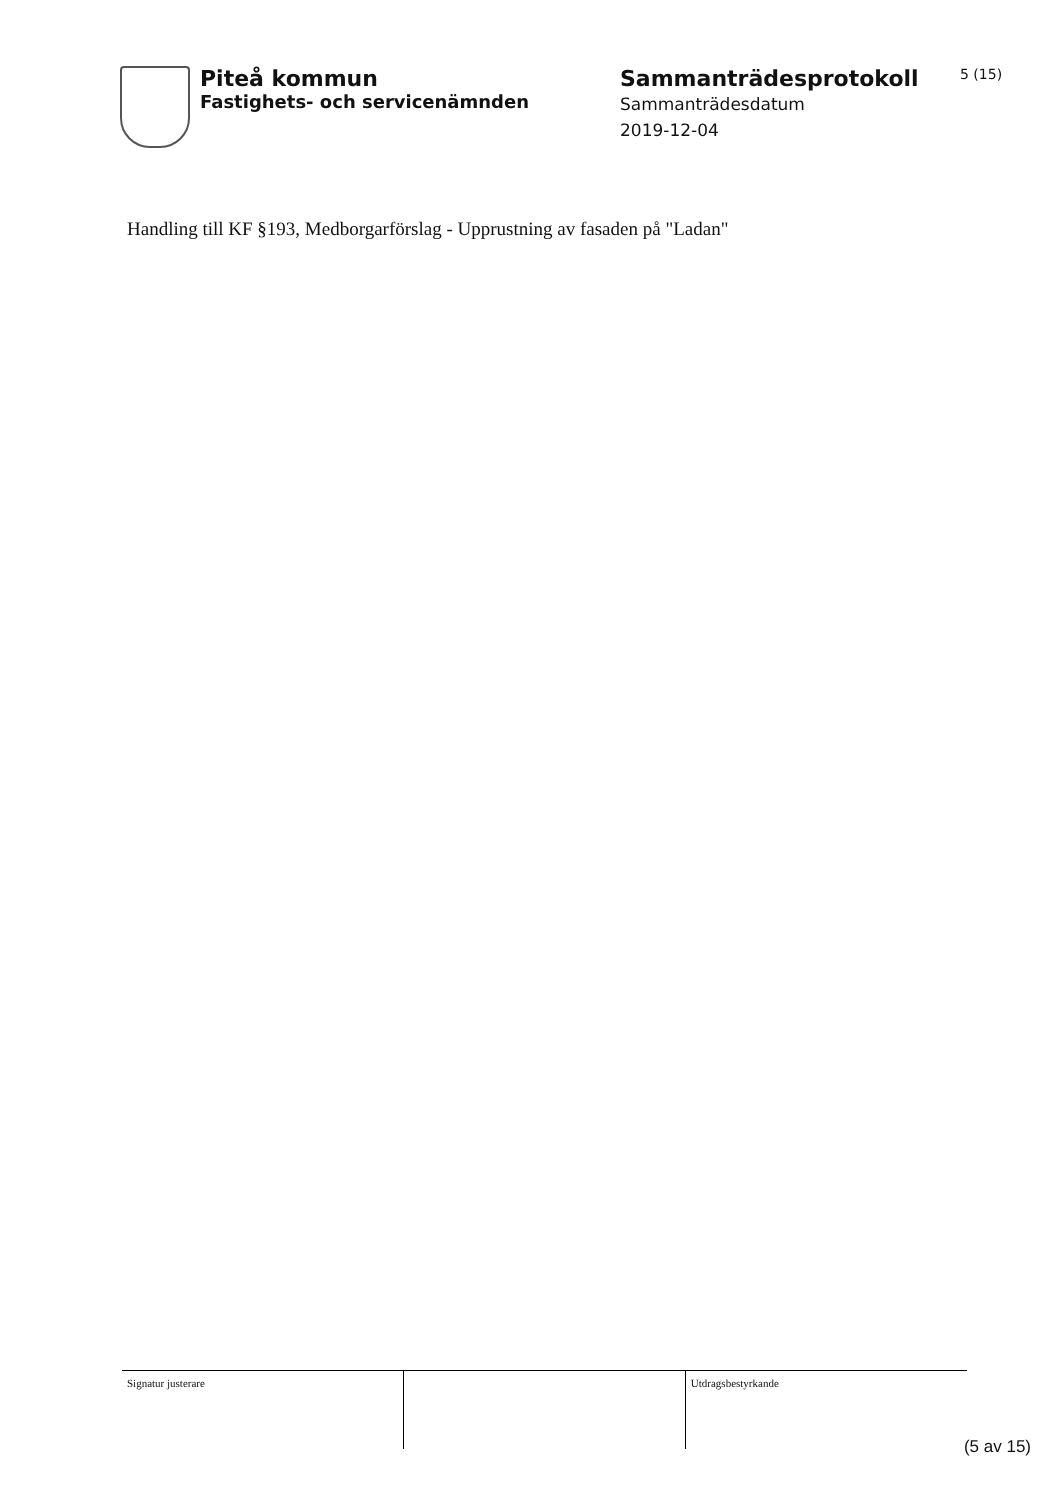Piteå kommun
Fastighets- och servicenämnden
Sammanträdesprotokoll
Sammanträdesdatum
2019-12-04
5 (15)
Handling till KF §193, Medborgarförslag - Upprustning av fasaden på "Ladan"
| Signatur justerare | | Utdragsbestyrkande |
(5 av 15)